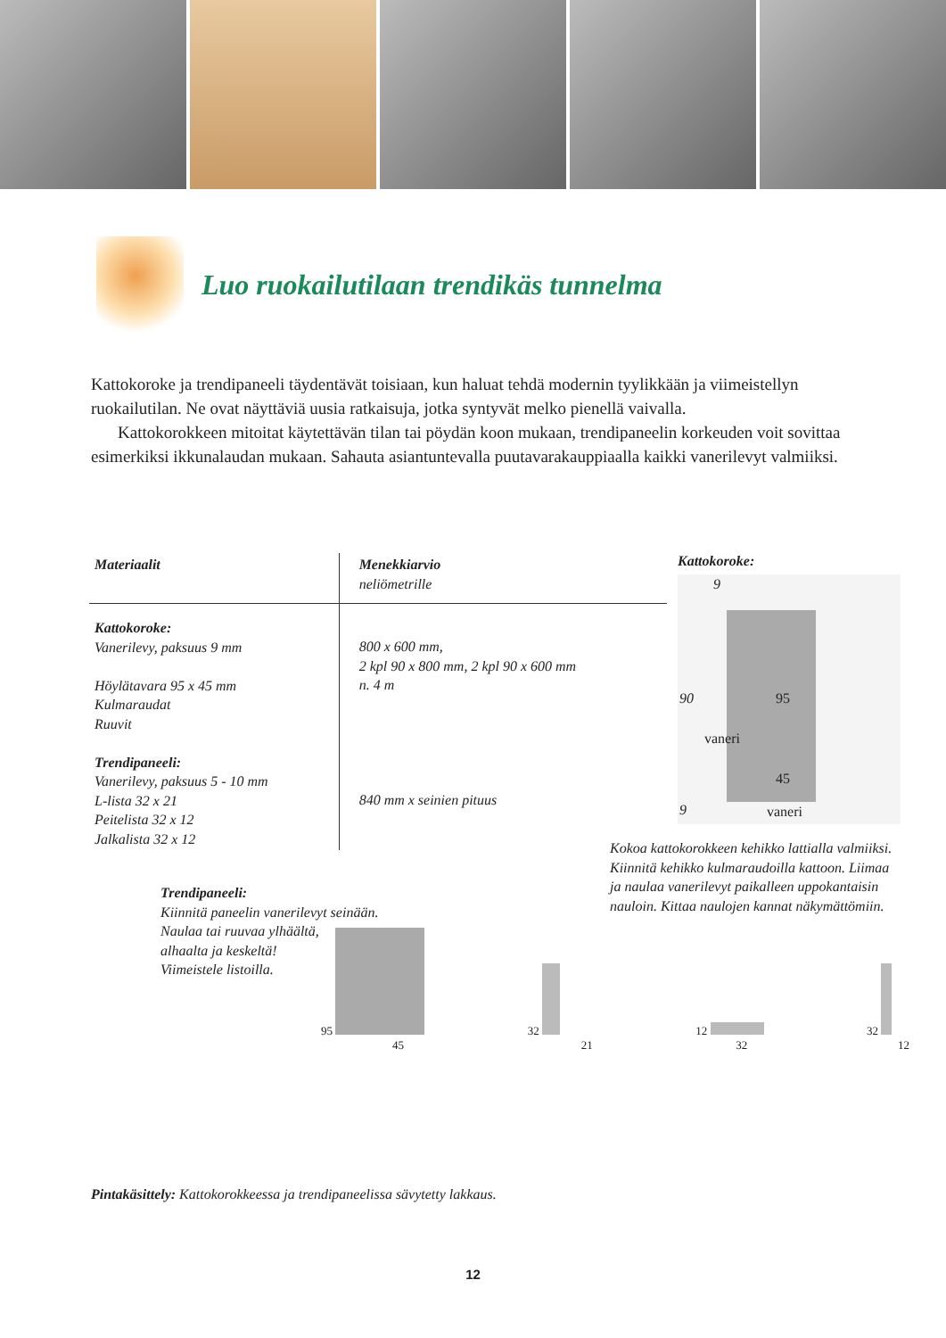Luo ruokailutilaan trendikäs tunnelma
Kattokoroke ja trendipaneeli täydentävät toisiaan, kun haluat tehdä modernin tyylikkään ja viimeistellyn ruokailutilan. Ne ovat näyttäviä uusia ratkaisuja, jotka syntyvät melko pienellä vaivalla.
Kattokorokkeen mitoitat käytettävän tilan tai pöydän koon mukaan, trendipaneelin korkeuden voit sovittaa esimerkiksi ikkunalaudan mukaan. Sahauta asiantuntevalla puutavarakauppiaalla kaikki vanerilevyt valmiiksi.
| Materiaalit | Menekkiarvio neliömetrille |
| --- | --- |
| Kattokoroke: Vanerilevy, paksuus 9 mm Höylätavara 95 x 45 mm Kulmaraudat Ruuvit Trendipaneeli: Vanerilevy, paksuus 5 - 10 mm L-lista 32 x 21 Peitelista 32 x 12 Jalkalista 32 x 12 | 800 x 600 mm, 2 kpl 90 x 800 mm, 2 kpl 90 x 600 mm n. 4 m 840 mm x seinien pituus |
Kattokoroke:
9
90 95
vaneri
45
9 vaneri
Kokoa kattokorokkeen kehikko lattialla valmiiksi. Kiinnitä kehikko kulmaraudoilla kattoon. Liimaa ja naulaa vanerilevyt paikalleen uppokantaisin nauloin. Kittaa naulojen kannat näkymättömiin.
Trendipaneeli:
Kiinnitä paneelin vanerilevyt seinään.
Naulaa tai ruuvaa ylhäältä,
alhaalta ja keskeltä!
Viimeistele listoilla.
95
45
32
21
12
32
32
12
Pintakäsittely: Kattokorokkeessa ja trendipaneelissa sävytetty lakkaus.
12